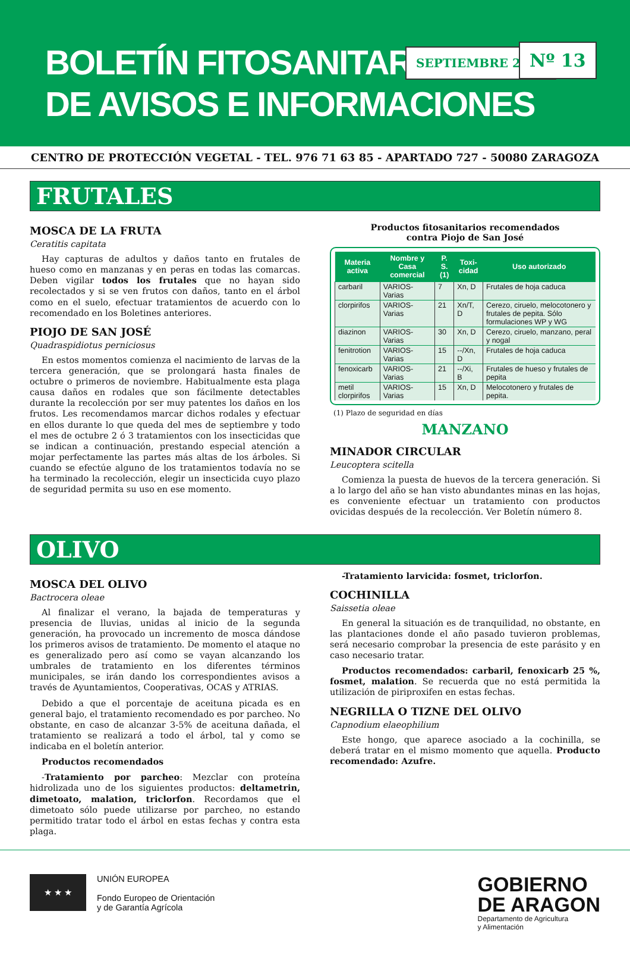BOLETÍN FITOSANITARIO
DE AVISOS E INFORMACIONES
SEPTIEMBRE 2005 Nº 13
CENTRO DE PROTECCIÓN VEGETAL - TEL. 976 71 63 85 - APARTADO 727 - 50080 ZARAGOZA
FRUTALES
MOSCA DE LA FRUTA
Ceratitis capitata
Hay capturas de adultos y daños tanto en frutales de hueso como en manzanas y en peras en todas las comarcas. Deben vigilar todos los frutales que no hayan sido recolectados y si se ven frutos con daños, tanto en el árbol como en el suelo, efectuar tratamientos de acuerdo con lo recomendado en los Boletines anteriores.
PIOJO DE SAN JOSÉ
Quadraspidiotus perniciosus
En estos momentos comienza el nacimiento de larvas de la tercera generación, que se prolongará hasta finales de octubre o primeros de noviembre. Habitualmente esta plaga causa daños en rodales que son fácilmente detectables durante la recolección por ser muy patentes los daños en los frutos. Les recomendamos marcar dichos rodales y efectuar en ellos durante lo que queda del mes de septiembre y todo el mes de octubre 2 ó 3 tratamientos con los insecticidas que se indican a continuación, prestando especial atención a mojar perfectamente las partes más altas de los árboles. Si cuando se efectúe alguno de los tratamientos todavía no se ha terminado la recolección, elegir un insecticida cuyo plazo de seguridad permita su uso en ese momento.
Productos fitosanitarios recomendados
contra Piojo de San José
| Materia activa | Nombre y Casa comercial | P. S. (1) | Toxi-cidad | Uso autorizado |
| --- | --- | --- | --- | --- |
| carbaril | VARIOS-Varias | 7 | Xn, D | Frutales de hoja caduca |
| clorpirifos | VARIOS-Varias | 21 | Xn/T, D | Cerezo, ciruelo, melocotonero y frutales de pepita. Sólo formulaciones WP y WG |
| diazinon | VARIOS-Varias | 30 | Xn, D | Cerezo, ciruelo, manzano, peral y nogal |
| fenitrotion | VARIOS-Varias | 15 | --/Xn, D | Frutales de hoja caduca |
| fenoxicarb | VARIOS-Varias | 21 | --/Xi, B | Frutales de hueso y frutales de pepita |
| metil clorpirifos | VARIOS-Varias | 15 | Xn, D | Melocotonero y frutales de pepita. |
(1) Plazo de seguridad en días
MANZANO
MINADOR CIRCULAR
Leucoptera scitella
Comienza la puesta de huevos de la tercera generación. Si a lo largo del año se han visto abundantes minas en las hojas, es conveniente efectuar un tratamiento con productos ovicidas después de la recolección. Ver Boletín número 8.
OLIVO
MOSCA DEL OLIVO
Bactrocera oleae
Al finalizar el verano, la bajada de temperaturas y presencia de lluvias, unidas al inicio de la segunda generación, ha provocado un incremento de mosca dándose los primeros avisos de tratamiento. De momento el ataque no es generalizado pero así como se vayan alcanzando los umbrales de tratamiento en los diferentes términos municipales, se irán dando los correspondientes avisos a través de Ayuntamientos, Cooperativas, OCAS y ATRIAS.
Debido a que el porcentaje de aceituna picada es en general bajo, el tratamiento recomendado es por parcheo. No obstante, en caso de alcanzar 3-5% de aceituna dañada, el tratamiento se realizará a todo el árbol, tal y como se indicaba en el boletín anterior.
Productos recomendados
-Tratamiento por parcheo: Mezclar con proteína hidrolizada uno de los siguientes productos: deltametrin, dimetoato, malation, triclorfon. Recordamos que el dimetoato sólo puede utilizarse por parcheo, no estando permitido tratar todo el árbol en estas fechas y contra esta plaga.
-Tratamiento larvicida: fosmet, triclorfon.
COCHINILLA
Saissetia oleae
En general la situación es de tranquilidad, no obstante, en las plantaciones donde el año pasado tuvieron problemas, será necesario comprobar la presencia de este parásito y en caso necesario tratar.
Productos recomendados: carbaril, fenoxicarb 25 %, fosmet, malation. Se recuerda que no está permitida la utilización de piriproxifen en estas fechas.
NEGRILLA O TIZNE DEL OLIVO
Capnodium elaeophilium
Este hongo, que aparece asociado a la cochinilla, se deberá tratar en el mismo momento que aquella. Producto recomendado: Azufre.
★ ★ ★
UNIÓN EUROPEA
Fondo Europeo de Orientación
y de Garantía Agrícola
GOBIERNO
DE ARAGON
Departamento de Agricultura
y Alimentación